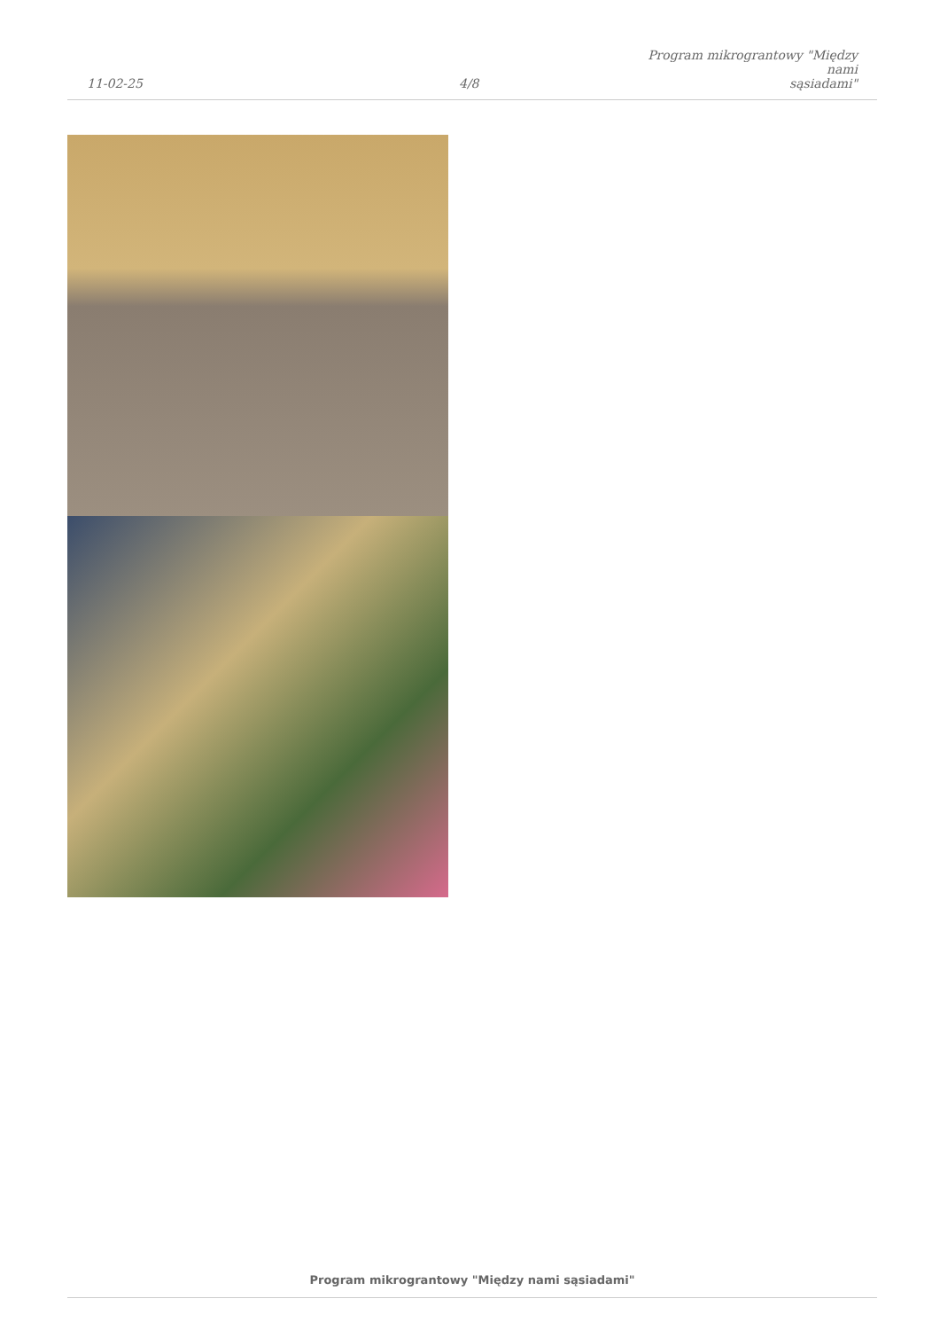11-02-25
4/8
Program mikrograntowy "Między nami
sąsiadami"
Program mikrograntowy "Między nami sąsiadami"